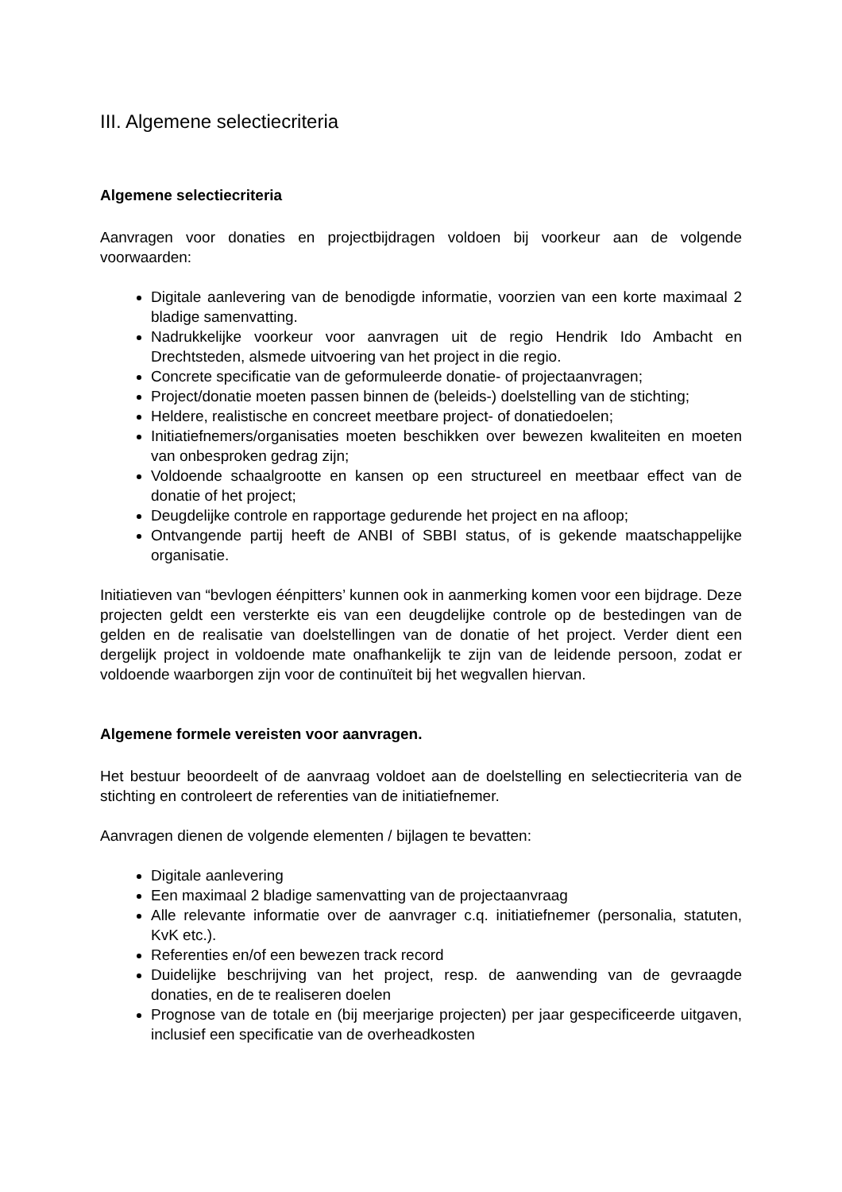III. Algemene selectiecriteria
Algemene selectiecriteria
Aanvragen voor donaties en projectbijdragen voldoen bij voorkeur aan de volgende voorwaarden:
Digitale aanlevering van de benodigde informatie, voorzien van een korte maximaal 2 bladige samenvatting.
Nadrukkelijke voorkeur voor aanvragen uit de regio Hendrik Ido Ambacht en Drechtsteden, alsmede uitvoering van het project in die regio.
Concrete specificatie van de geformuleerde donatie- of projectaanvragen;
Project/donatie moeten passen binnen de (beleids-) doelstelling van de stichting;
Heldere, realistische en concreet meetbare project- of donatiedoelen;
Initiatiefnemers/organisaties moeten beschikken over bewezen kwaliteiten en moeten van onbesproken gedrag zijn;
Voldoende schaalgrootte en kansen op een structureel en meetbaar effect van de donatie of het project;
Deugdelijke controle en rapportage gedurende het project en na afloop;
Ontvangende partij heeft de ANBI of SBBI status, of is gekende maatschappelijke organisatie.
Initiatieven van “bevlogen éénpitters’ kunnen ook in aanmerking komen voor een bijdrage. Deze projecten geldt een versterkte eis van een deugdelijke controle op de bestedingen van de gelden en de realisatie van doelstellingen van de donatie of het project. Verder dient een dergelijk project in voldoende mate onafhankelijk te zijn van de leidende persoon, zodat er voldoende waarborgen zijn voor de continuïteit bij het wegvallen hiervan.
Algemene formele vereisten voor aanvragen.
Het bestuur beoordeelt of de aanvraag voldoet aan de doelstelling en selectiecriteria van de stichting en controleert de referenties van de initiatiefnemer.
Aanvragen dienen de volgende elementen / bijlagen te bevatten:
Digitale aanlevering
Een maximaal 2 bladige samenvatting van de projectaanvraag
Alle relevante informatie over de aanvrager c.q. initiatiefnemer (personalia, statuten, KvK etc.).
Referenties en/of een bewezen track record
Duidelijke beschrijving van het project, resp. de aanwending van de gevraagde donaties, en de te realiseren doelen
Prognose van de totale en (bij meerjarige projecten) per jaar gespecificeerde uitgaven, inclusief een specificatie van de overheadkosten